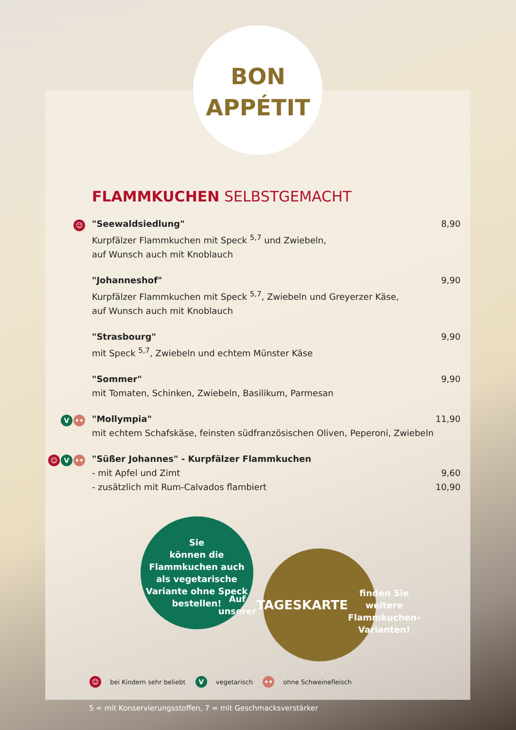BON
APPÉTIT
FLAMMKUCHEN SELBSTGEMACHT
☺
"Seewaldsiedlung"
8,90
Kurpfälzer Flammkuchen mit Speck <sup>5,7</sup> und Zwiebeln,
auf Wunsch auch mit Knoblauch
"Johanneshof"
9,90
Kurpfälzer Flammkuchen mit Speck <sup>5,7</sup>, Zwiebeln und Greyerzer Käse,
auf Wunsch auch mit Knoblauch
"Strasbourg"
9,90
mit Speck <sup>5,7</sup>, Zwiebeln und echtem Münster Käse
"Sommer"
9,90
mit Tomaten, Schinken, Zwiebeln, Basilikum, Parmesan
V ••
"Mollympia"
11,90
mit echtem Schafskäse, feinsten südfranzösischen Oliven, Peperoni, Zwiebeln
☺ V ••
"Süßer Johannes" - Kurpfälzer Flammkuchen
- mit Apfel und Zimt 9,60
- zusätzlich mit Rum-Calvados flambiert 10,90
Sie
können die
Flammkuchen auch
als vegetarische
Variante ohne Speck
bestellen!
Auf unserer
TAGESKARTE
finden Sie weitere
Flammkuchen-
Varianten!
☺ bei Kindern sehr beliebt V vegetarisch •• ohne Schweinefleisch
5 = mit Konservierungsstoffen, 7 = mit Geschmacksverstärker